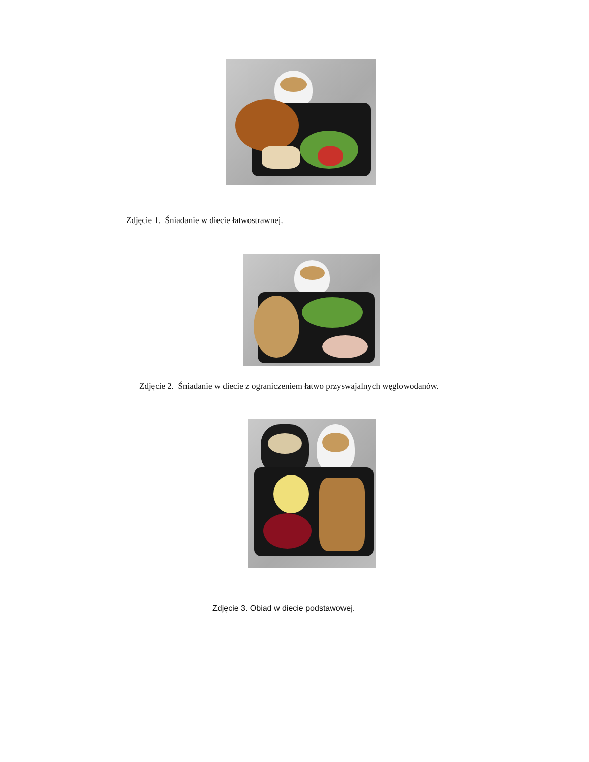Zdjęcie 1. Śniadanie w diecie łatwostrawnej.
Zdjęcie 2. Śniadanie w diecie z ograniczeniem łatwo przyswajalnych węglowodanów.
Zdjęcie 3. Obiad w diecie podstawowej.